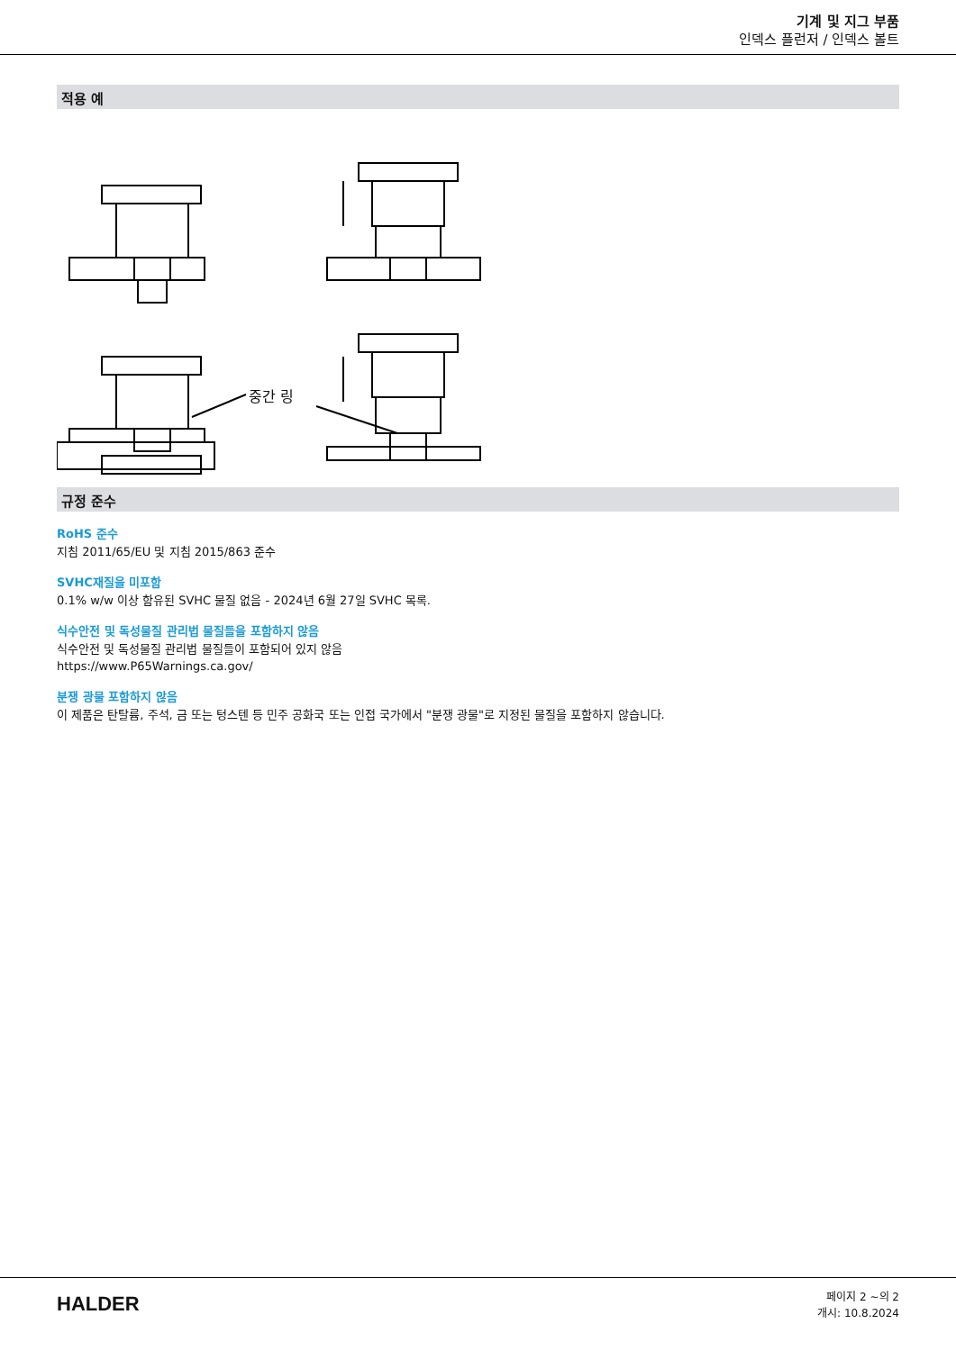기계 및 지그 부품
인덱스 플런저 / 인덱스 볼트
적용 예
중간 링
규정 준수
RoHS 준수
지침 2011/65/EU 및 지침 2015/863 준수
SVHC재질을 미포함
0.1% w/w 이상 함유된 SVHC 물질 없음 - 2024년 6월 27일 SVHC 목록.
식수안전 및 독성물질 관리법 물질들을 포함하지 않음
식수안전 및 독성물질 관리법 물질들이 포함되어 있지 않음
https://www.P65Warnings.ca.gov/
분쟁 광물 포함하지 않음
이 제품은 탄탈륨, 주석, 금 또는 텅스텐 등 민주 공화국 또는 인접 국가에서 "분쟁 광물"로 지정된 물질을 포함하지 않습니다.
HALDER
페이지 2 ~의 2
개시: 10.8.2024